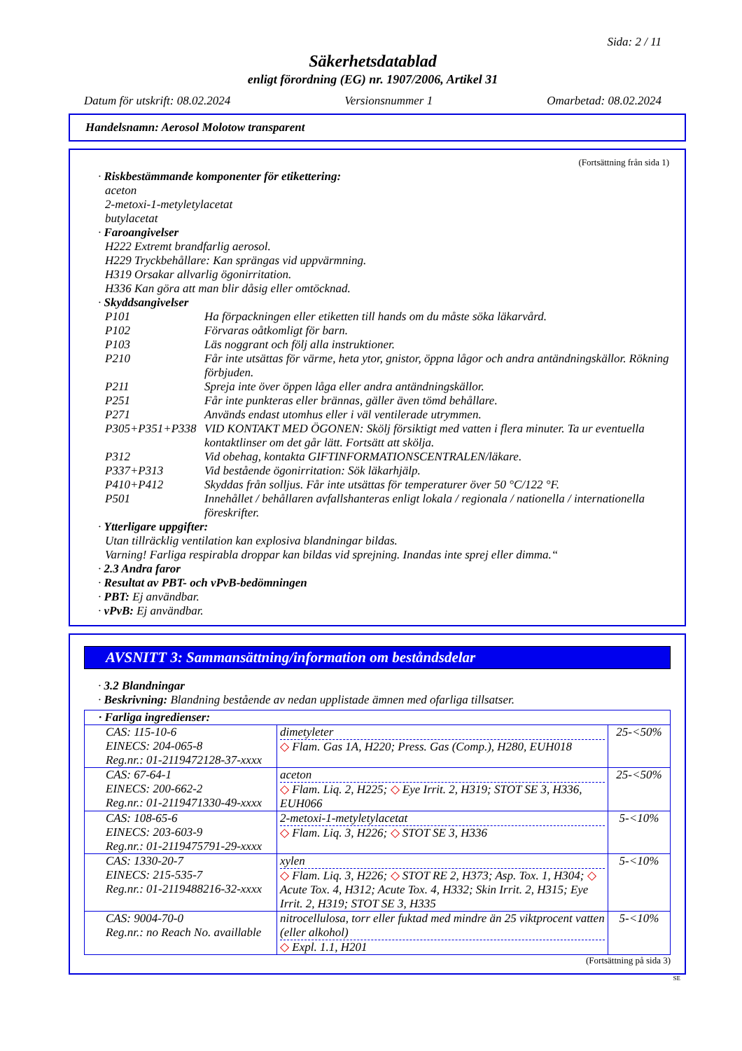Sida: 2 / 11
Säkerhetsdatablad
enligt förordning (EG) nr. 1907/2006, Artikel 31
Datum för utskrift: 08.02.2024 Versionsnummer 1 Omarbetad: 08.02.2024
Handelsnamn: Aerosol Molotow transparent
(Fortsättning från sida 1)
· Riskbestämmande komponenter för etikettering:
aceton
2-metoxi-1-metyletylacetat
butylacetat
· Faroangivelser
H222 Extremt brandfarlig aerosol.
H229 Tryckbehållare: Kan sprängas vid uppvärmning.
H319 Orsakar allvarlig ögonirritation.
H336 Kan göra att man blir dåsig eller omtöcknad.
· Skyddsangivelser
P101 Ha förpackningen eller etiketten till hands om du måste söka läkarvård.
P102 Förvaras oåtkomligt för barn.
P103 Läs noggrant och följ alla instruktioner.
P210 Får inte utsättas för värme, heta ytor, gnistor, öppna lågor och andra antändningskällor. Rökning förbjuden.
P211 Spreja inte över öppen låga eller andra antändningskällor.
P251 Får inte punkteras eller brännas, gäller även tömd behållare.
P271 Används endast utomhus eller i väl ventilerade utrymmen.
P305+P351+P338 VID KONTAKT MED ÖGONEN: Skölj försiktigt med vatten i flera minuter. Ta ur eventuella kontaktlinser om det går lätt. Fortsätt att skölja.
P312 Vid obehag, kontakta GIFTINFORMATIONSCENTRALEN/läkare.
P337+P313 Vid bestående ögonirritation: Sök läkarhjälp.
P410+P412 Skyddas från solljus. Får inte utsättas för temperaturer över 50 °C/122 °F.
P501 Innehållet / behållaren avfallshanteras enligt lokala / regionala / nationella / internationella föreskrifter.
· Ytterligare uppgifter:
Utan tillräcklig ventilation kan explosiva blandningar bildas.
Varning! Farliga respirabla droppar kan bildas vid sprejning. Inandas inte sprej eller dimma.“
· 2.3 Andra faror
· Resultat av PBT- och vPvB-bedömningen
· PBT: Ej användbar.
· vPvB: Ej användbar.
AVSNITT 3: Sammansättning/information om beståndsdelar
· 3.2 Blandningar
· Beskrivning: Blandning bestående av nedan upplistade ämnen med ofarliga tillsatser.
| · Farliga ingredienser: | | |
| --- | --- | --- |
| CAS: 115-10-6 EINECS: 204-065-8 Reg.nr.: 01-2119472128-37-xxxx | dimetyleter ◇ Flam. Gas 1A, H220; Press. Gas (Comp.), H280, EUH018 | 25-<50% |
| CAS: 67-64-1 EINECS: 200-662-2 Reg.nr.: 01-2119471330-49-xxxx | aceton ◇ Flam. Liq. 2, H225; ◇ Eye Irrit. 2, H319; STOT SE 3, H336, EUH066 | 25-<50% |
| CAS: 108-65-6 EINECS: 203-603-9 Reg.nr.: 01-2119475791-29-xxxx | 2-metoxi-1-metyletylacetat ◇ Flam. Liq. 3, H226; ◇ STOT SE 3, H336 | 5-<10% |
| CAS: 1330-20-7 EINECS: 215-535-7 Reg.nr.: 01-2119488216-32-xxxx | xylen ◇ Flam. Liq. 3, H226; ◇ STOT RE 2, H373; Asp. Tox. 1, H304; ◇ Acute Tox. 4, H312; Acute Tox. 4, H332; Skin Irrit. 2, H315; Eye Irrit. 2, H319; STOT SE 3, H335 | 5-<10% |
| CAS: 9004-70-0 Reg.nr.: no Reach No. availlable | nitrocellulosa, torr eller fuktad med mindre än 25 viktprocent vatten (eller alkohol) ◇ Expl. 1.1, H201 | 5-<10% |
(Fortsättning på sida 3)
SE